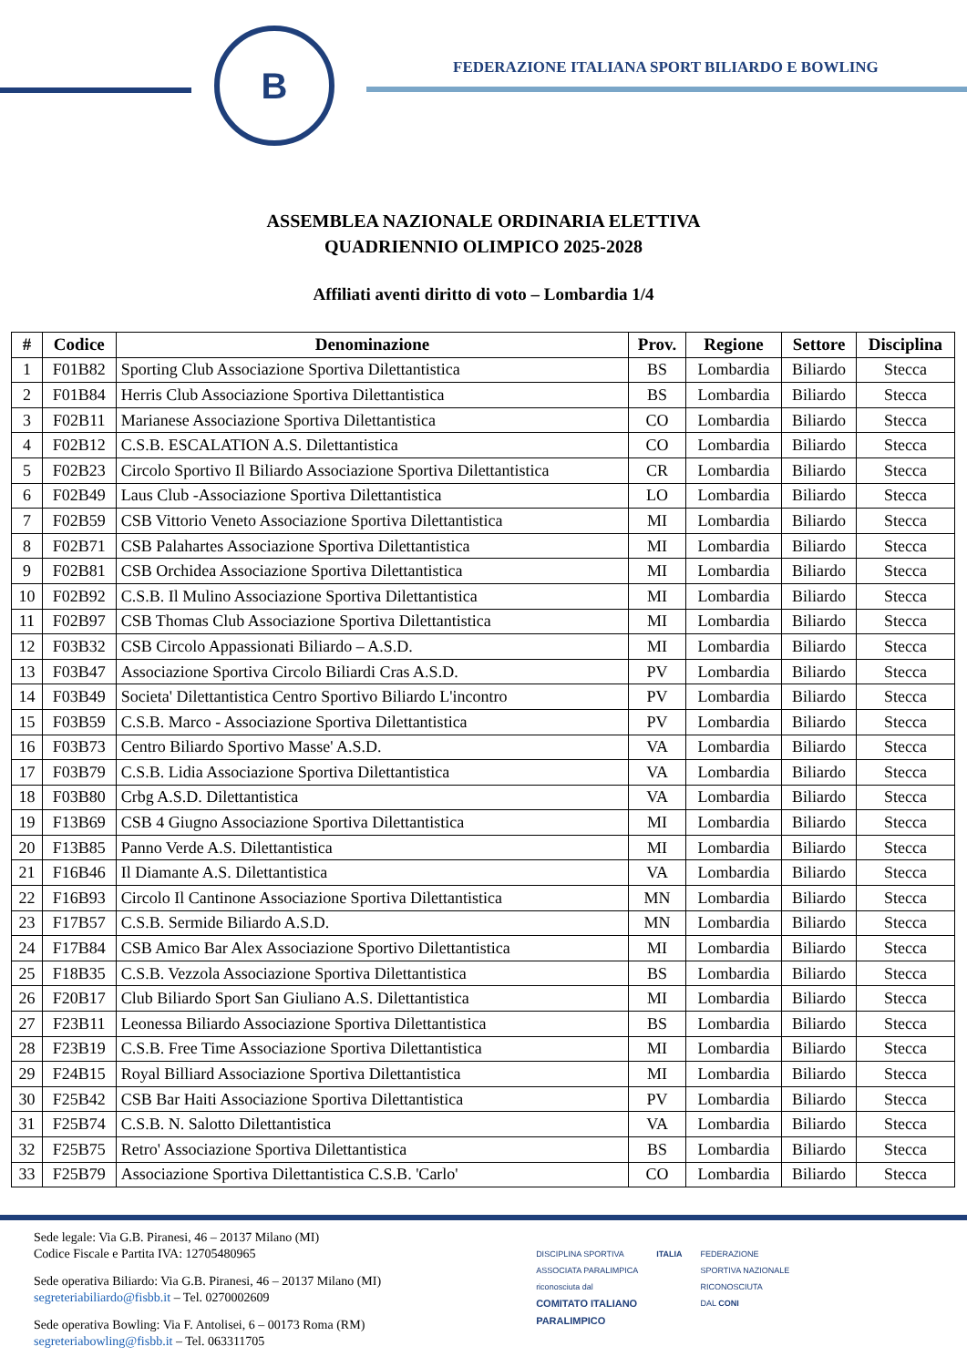B
FEDERAZIONE ITALIANA SPORT BILIARDO E BOWLING
ASSEMBLEA NAZIONALE ORDINARIA ELETTIVA
QUADRIENNIO OLIMPICO 2025-2028
Affiliati aventi diritto di voto – Lombardia 1/4
| # | Codice | Denominazione | Prov. | Regione | Settore | Disciplina |
| --- | --- | --- | --- | --- | --- | --- |
| 1 | F01B82 | Sporting Club Associazione Sportiva Dilettantistica | BS | Lombardia | Biliardo | Stecca |
| 2 | F01B84 | Herris Club Associazione Sportiva Dilettantistica | BS | Lombardia | Biliardo | Stecca |
| 3 | F02B11 | Marianese Associazione Sportiva Dilettantistica | CO | Lombardia | Biliardo | Stecca |
| 4 | F02B12 | C.S.B. ESCALATION A.S. Dilettantistica | CO | Lombardia | Biliardo | Stecca |
| 5 | F02B23 | Circolo Sportivo Il Biliardo Associazione Sportiva Dilettantistica | CR | Lombardia | Biliardo | Stecca |
| 6 | F02B49 | Laus Club -Associazione Sportiva Dilettantistica | LO | Lombardia | Biliardo | Stecca |
| 7 | F02B59 | CSB Vittorio Veneto Associazione Sportiva Dilettantistica | MI | Lombardia | Biliardo | Stecca |
| 8 | F02B71 | CSB Palahartes Associazione Sportiva Dilettantistica | MI | Lombardia | Biliardo | Stecca |
| 9 | F02B81 | CSB Orchidea Associazione Sportiva Dilettantistica | MI | Lombardia | Biliardo | Stecca |
| 10 | F02B92 | C.S.B. Il Mulino Associazione Sportiva Dilettantistica | MI | Lombardia | Biliardo | Stecca |
| 11 | F02B97 | CSB Thomas Club Associazione Sportiva Dilettantistica | MI | Lombardia | Biliardo | Stecca |
| 12 | F03B32 | CSB Circolo Appassionati Biliardo – A.S.D. | MI | Lombardia | Biliardo | Stecca |
| 13 | F03B47 | Associazione Sportiva Circolo Biliardi Cras A.S.D. | PV | Lombardia | Biliardo | Stecca |
| 14 | F03B49 | Societa' Dilettantistica Centro Sportivo Biliardo L'incontro | PV | Lombardia | Biliardo | Stecca |
| 15 | F03B59 | C.S.B. Marco - Associazione Sportiva Dilettantistica | PV | Lombardia | Biliardo | Stecca |
| 16 | F03B73 | Centro Biliardo Sportivo Masse' A.S.D. | VA | Lombardia | Biliardo | Stecca |
| 17 | F03B79 | C.S.B. Lidia Associazione Sportiva Dilettantistica | VA | Lombardia | Biliardo | Stecca |
| 18 | F03B80 | Crbg A.S.D. Dilettantistica | VA | Lombardia | Biliardo | Stecca |
| 19 | F13B69 | CSB 4 Giugno Associazione Sportiva Dilettantistica | MI | Lombardia | Biliardo | Stecca |
| 20 | F13B85 | Panno Verde A.S. Dilettantistica | MI | Lombardia | Biliardo | Stecca |
| 21 | F16B46 | Il Diamante A.S. Dilettantistica | VA | Lombardia | Biliardo | Stecca |
| 22 | F16B93 | Circolo Il Cantinone Associazione Sportiva Dilettantistica | MN | Lombardia | Biliardo | Stecca |
| 23 | F17B57 | C.S.B. Sermide Biliardo A.S.D. | MN | Lombardia | Biliardo | Stecca |
| 24 | F17B84 | CSB Amico Bar Alex Associazione Sportivo Dilettantistica | MI | Lombardia | Biliardo | Stecca |
| 25 | F18B35 | C.S.B. Vezzola Associazione Sportiva Dilettantistica | BS | Lombardia | Biliardo | Stecca |
| 26 | F20B17 | Club Biliardo Sport San Giuliano A.S. Dilettantistica | MI | Lombardia | Biliardo | Stecca |
| 27 | F23B11 | Leonessa Biliardo Associazione Sportiva Dilettantistica | BS | Lombardia | Biliardo | Stecca |
| 28 | F23B19 | C.S.B. Free Time Associazione Sportiva Dilettantistica | MI | Lombardia | Biliardo | Stecca |
| 29 | F24B15 | Royal Billiard Associazione Sportiva Dilettantistica | MI | Lombardia | Biliardo | Stecca |
| 30 | F25B42 | CSB Bar Haiti Associazione Sportiva Dilettantistica | PV | Lombardia | Biliardo | Stecca |
| 31 | F25B74 | C.S.B. N. Salotto Dilettantistica | VA | Lombardia | Biliardo | Stecca |
| 32 | F25B75 | Retro' Associazione Sportiva Dilettantistica | BS | Lombardia | Biliardo | Stecca |
| 33 | F25B79 | Associazione Sportiva Dilettantistica C.S.B. 'Carlo' | CO | Lombardia | Biliardo | Stecca |
Sede legale: Via G.B. Piranesi, 46 – 20137 Milano (MI)
Codice Fiscale e Partita IVA: 12705480965
Sede operativa Biliardo: Via G.B. Piranesi, 46 – 20137 Milano (MI)
segreteriabiliardo@fisbb.it – Tel. 0270002609
Sede operativa Bowling: Via F. Antolisei, 6 – 00173 Roma (RM)
segreteriabowling@fisbb.it – Tel. 063311705
DISCIPLINA SPORTIVA
ASSOCIATA PARALIMPICA
riconosciuta dal
COMITATO ITALIANO
PARALIMPICO
ITALIA FEDERAZIONE
SPORTIVA NAZIONALE
RICONOSCIUTA
DAL CONI